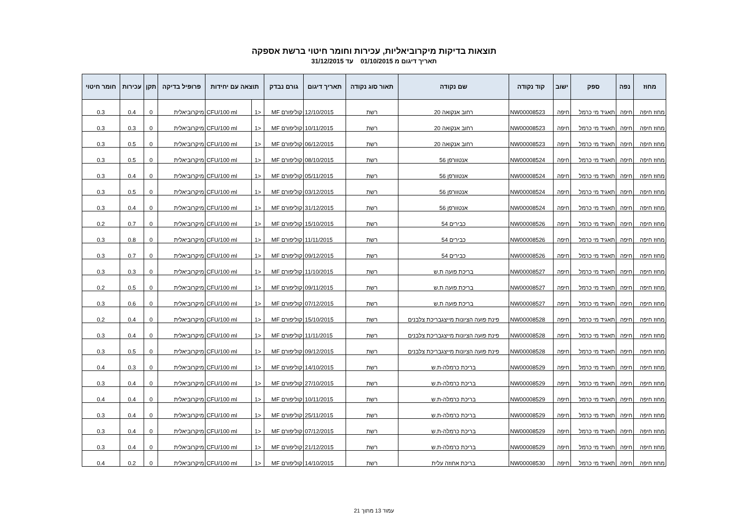תוצאות בדיקות מיקרוביאליות, עכירות וחומר חיטוי ברשת אספקה
תאריך דיגום מ 01/10/2015 עד 31/12/2015
| מחוז | נפה | ספק | ישוב | קוד נקודה | שם נקודה | תאור סוג נקודה | תאריך דיגום | גורם נבדק | תוצאה עם יחידות | | פרופיל בדיקה | תקן | עכירות | חומר חיטוי |
| --- | --- | --- | --- | --- | --- | --- | --- | --- | --- | --- | --- | --- | --- | --- |
| מחוז חיפה | חיפה | תאגיד מי כרמל | חיפה | NW00008523 | רחוב אנקואה 20 | רשת | 12/10/2015 | קוליפורם MF | <1 | CFU/100 ml | מיקרוביאלית | 0 | 0.4 | 0.3 |
| מחוז חיפה | חיפה | תאגיד מי כרמל | חיפה | NW00008523 | רחוב אנקואה 20 | רשת | 10/11/2015 | קוליפורם MF | <1 | CFU/100 ml | מיקרוביאלית | 0 | 0.3 | 0.3 |
| מחוז חיפה | חיפה | תאגיד מי כרמל | חיפה | NW00008523 | רחוב אנקואה 20 | רשת | 06/12/2015 | קוליפורם MF | <1 | CFU/100 ml | מיקרוביאלית | 0 | 0.5 | 0.3 |
| מחוז חיפה | חיפה | תאגיד מי כרמל | חיפה | NW00008524 | אנטוורפן 56 | רשת | 08/10/2015 | קוליפורם MF | <1 | CFU/100 ml | מיקרוביאלית | 0 | 0.5 | 0.3 |
| מחוז חיפה | חיפה | תאגיד מי כרמל | חיפה | NW00008524 | אנטוורפן 56 | רשת | 05/11/2015 | קוליפורם MF | <1 | CFU/100 ml | מיקרוביאלית | 0 | 0.4 | 0.3 |
| מחוז חיפה | חיפה | תאגיד מי כרמל | חיפה | NW00008524 | אנטוורפן 56 | רשת | 03/12/2015 | קוליפורם MF | <1 | CFU/100 ml | מיקרוביאלית | 0 | 0.5 | 0.3 |
| מחוז חיפה | חיפה | תאגיד מי כרמל | חיפה | NW00008524 | אנטוורפן 56 | רשת | 31/12/2015 | קוליפורם MF | <1 | CFU/100 ml | מיקרוביאלית | 0 | 0.4 | 0.3 |
| מחוז חיפה | חיפה | תאגיד מי כרמל | חיפה | NW00008526 | כבירים 54 | רשת | 15/10/2015 | קוליפורם MF | <1 | CFU/100 ml | מיקרוביאלית | 0 | 0.7 | 0.2 |
| מחוז חיפה | חיפה | תאגיד מי כרמל | חיפה | NW00008526 | כבירים 54 | רשת | 11/11/2015 | קוליפורם MF | <1 | CFU/100 ml | מיקרוביאלית | 0 | 0.8 | 0.3 |
| מחוז חיפה | חיפה | תאגיד מי כרמל | חיפה | NW00008526 | כבירים 54 | רשת | 09/12/2015 | קוליפורם MF | <1 | CFU/100 ml | מיקרוביאלית | 0 | 0.7 | 0.3 |
| מחוז חיפה | חיפה | תאגיד מי כרמל | חיפה | NW00008527 | בריכת פועה ת.ש | רשת | 11/10/2015 | קוליפורם MF | <1 | CFU/100 ml | מיקרוביאלית | 0 | 0.3 | 0.3 |
| מחוז חיפה | חיפה | תאגיד מי כרמל | חיפה | NW00008527 | בריכת פועה ת.ש | רשת | 09/11/2015 | קוליפורם MF | <1 | CFU/100 ml | מיקרוביאלית | 0 | 0.5 | 0.2 |
| מחוז חיפה | חיפה | תאגיד מי כרמל | חיפה | NW00008527 | בריכת פועה ת.ש | רשת | 07/12/2015 | קוליפורם MF | <1 | CFU/100 ml | מיקרוביאלית | 0 | 0.6 | 0.3 |
| מחוז חיפה | חיפה | תאגיד מי כרמל | חיפה | NW00008528 | פינת פועה הציונות מייצגבריכת צלבנים | רשת | 15/10/2015 | קוליפורם MF | <1 | CFU/100 ml | מיקרוביאלית | 0 | 0.4 | 0.2 |
| מחוז חיפה | חיפה | תאגיד מי כרמל | חיפה | NW00008528 | פינת פועה הציונות מייצגבריכת צלבנים | רשת | 11/11/2015 | קוליפורם MF | <1 | CFU/100 ml | מיקרוביאלית | 0 | 0.4 | 0.3 |
| מחוז חיפה | חיפה | תאגיד מי כרמל | חיפה | NW00008528 | פינת פועה הציונות מייצגבריכת צלבנים | רשת | 09/12/2015 | קוליפורם MF | <1 | CFU/100 ml | מיקרוביאלית | 0 | 0.5 | 0.3 |
| מחוז חיפה | חיפה | תאגיד מי כרמל | חיפה | NW00008529 | בריכת כרמלה-ת.ש | רשת | 14/10/2015 | קוליפורם MF | <1 | CFU/100 ml | מיקרוביאלית | 0 | 0.3 | 0.4 |
| מחוז חיפה | חיפה | תאגיד מי כרמל | חיפה | NW00008529 | בריכת כרמלה-ת.ש | רשת | 27/10/2015 | קוליפורם MF | <1 | CFU/100 ml | מיקרוביאלית | 0 | 0.4 | 0.3 |
| מחוז חיפה | חיפה | תאגיד מי כרמל | חיפה | NW00008529 | בריכת כרמלה-ת.ש | רשת | 10/11/2015 | קוליפורם MF | <1 | CFU/100 ml | מיקרוביאלית | 0 | 0.4 | 0.4 |
| מחוז חיפה | חיפה | תאגיד מי כרמל | חיפה | NW00008529 | בריכת כרמלה-ת.ש | רשת | 25/11/2015 | קוליפורם MF | <1 | CFU/100 ml | מיקרוביאלית | 0 | 0.4 | 0.3 |
| מחוז חיפה | חיפה | תאגיד מי כרמל | חיפה | NW00008529 | בריכת כרמלה-ת.ש | רשת | 07/12/2015 | קוליפורם MF | <1 | CFU/100 ml | מיקרוביאלית | 0 | 0.4 | 0.3 |
| מחוז חיפה | חיפה | תאגיד מי כרמל | חיפה | NW00008529 | בריכת כרמלה-ת.ש | רשת | 21/12/2015 | קוליפורם MF | <1 | CFU/100 ml | מיקרוביאלית | 0 | 0.4 | 0.3 |
| מחוז חיפה | חיפה | תאגיד מי כרמל | חיפה | NW00008530 | בריכת אחוזה עלית | רשת | 14/10/2015 | קוליפורם MF | <1 | CFU/100 ml | מיקרוביאלית | 0 | 0.2 | 0.4 |
עמוד 13 מתוך 21